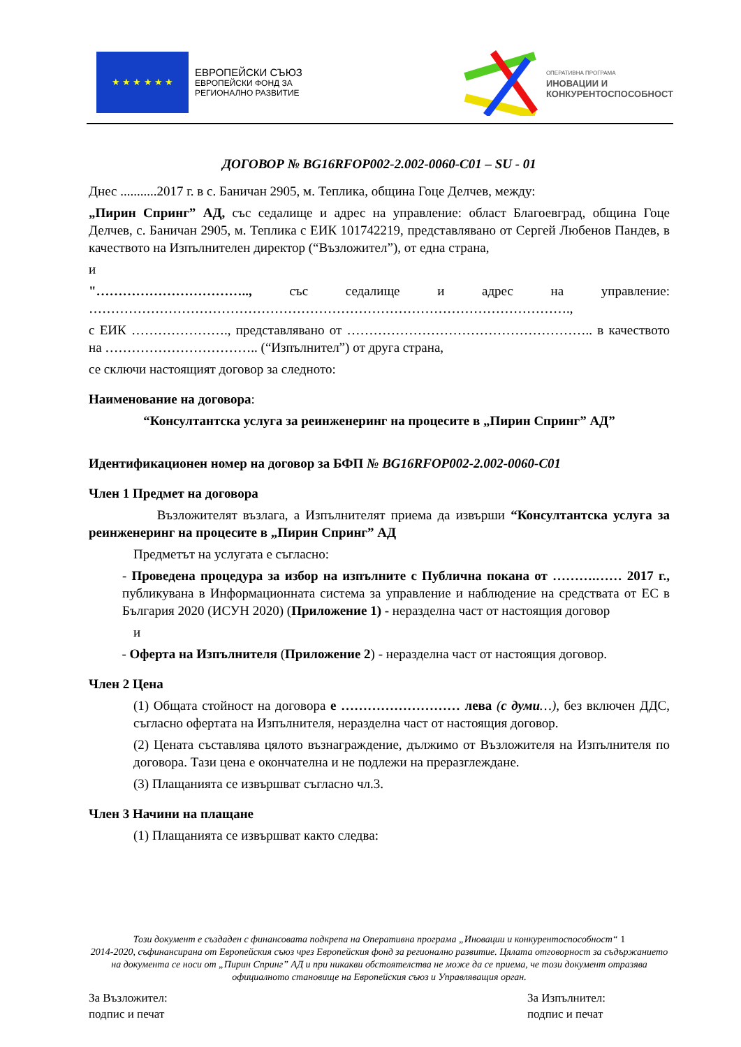★ ★ ★ ★ ★ ★
ЕВРОПЕЙСКИ СЪЮЗ
ЕВРОПЕЙСКИ ФОНД ЗА
РЕГИОНАЛНО РАЗВИТИЕ
ОПЕРАТИВНА ПРОГРАМА
ИНОВАЦИИ И
КОНКУРЕНТОСПОСОБНОСТ
ДОГОВОР № BG16RFOP002-2.002-0060-C01 – SU - 01
Днес ...........2017 г. в с. Баничан 2905, м. Теплика, община Гоце Делчев, между:
„Пирин Спринг” АД, със седалище и адрес на управление: област Благоевград, община Гоце Делчев, с. Баничан 2905, м. Теплика с ЕИК 101742219, представлявано от Сергей Любенов Пандев, в качеството на Изпълнителен директор (“Възложител”), от една страна,
и
"…………………………….., със седалище и адрес на управление: ……………………………………………………………………………………………….,
с ЕИК …………………., представлявано от ……………………………………………….. в качеството на …………………………….. (“Изпълнител”) от друга страна,
се сключи настоящият договор за следното:
Наименование на договора:
“Консултантска услуга за реинженеринг на процесите в „Пирин Спринг” АД”
Идентификационен номер на договор за БФП № BG16RFOP002-2.002-0060-C01
Член 1 Предмет на договора
Възложителят възлага, а Изпълнителят приема да извърши “Консултантска услуга за реинженеринг на процесите в „Пирин Спринг” АД
Предметът на услугата е съгласно:
- Проведена процедура за избор на изпълните с Публична покана от ……….…… 2017 г., публикувана в Информационната система за управление и наблюдение на средствата от ЕС в България 2020 (ИСУН 2020) (Приложение 1) - неразделна част от настоящия договор
и
- Оферта на Изпълнителя (Приложение 2) - неразделна част от настоящия договор.
Член 2 Цена
(1) Общата стойност на договора е ……………………… лева (с думи…), без включен ДДС, съгласно офертата на Изпълнителя, неразделна част от настоящия договор.
(2) Цената съставлява цялото възнаграждение, дължимо от Възложителя на Изпълнителя по договора. Тази цена е окончателна и не подлежи на преразглеждане.
(3) Плащанията се извършват съгласно чл.3.
Член 3 Начини на плащане
(1) Плащанията се извършват както следва:
Този документ е създаден с финансовата подкрепа на Оперативна програма „Иновации и конкурентоспособност“ 1
2014-2020, съфинансирана от Европейския съюз чрез Европейския фонд за регионално развитие. Цялата отговорност за съдържанието на документа се носи от „Пирин Спринг” АД и при никакви обстоятелства не може да се приема, че този документ отразява официалното становище на Европейския съюз и Управляващия орган.
За Възложител:
подпис и печат
За Изпълнител:
подпис и печат